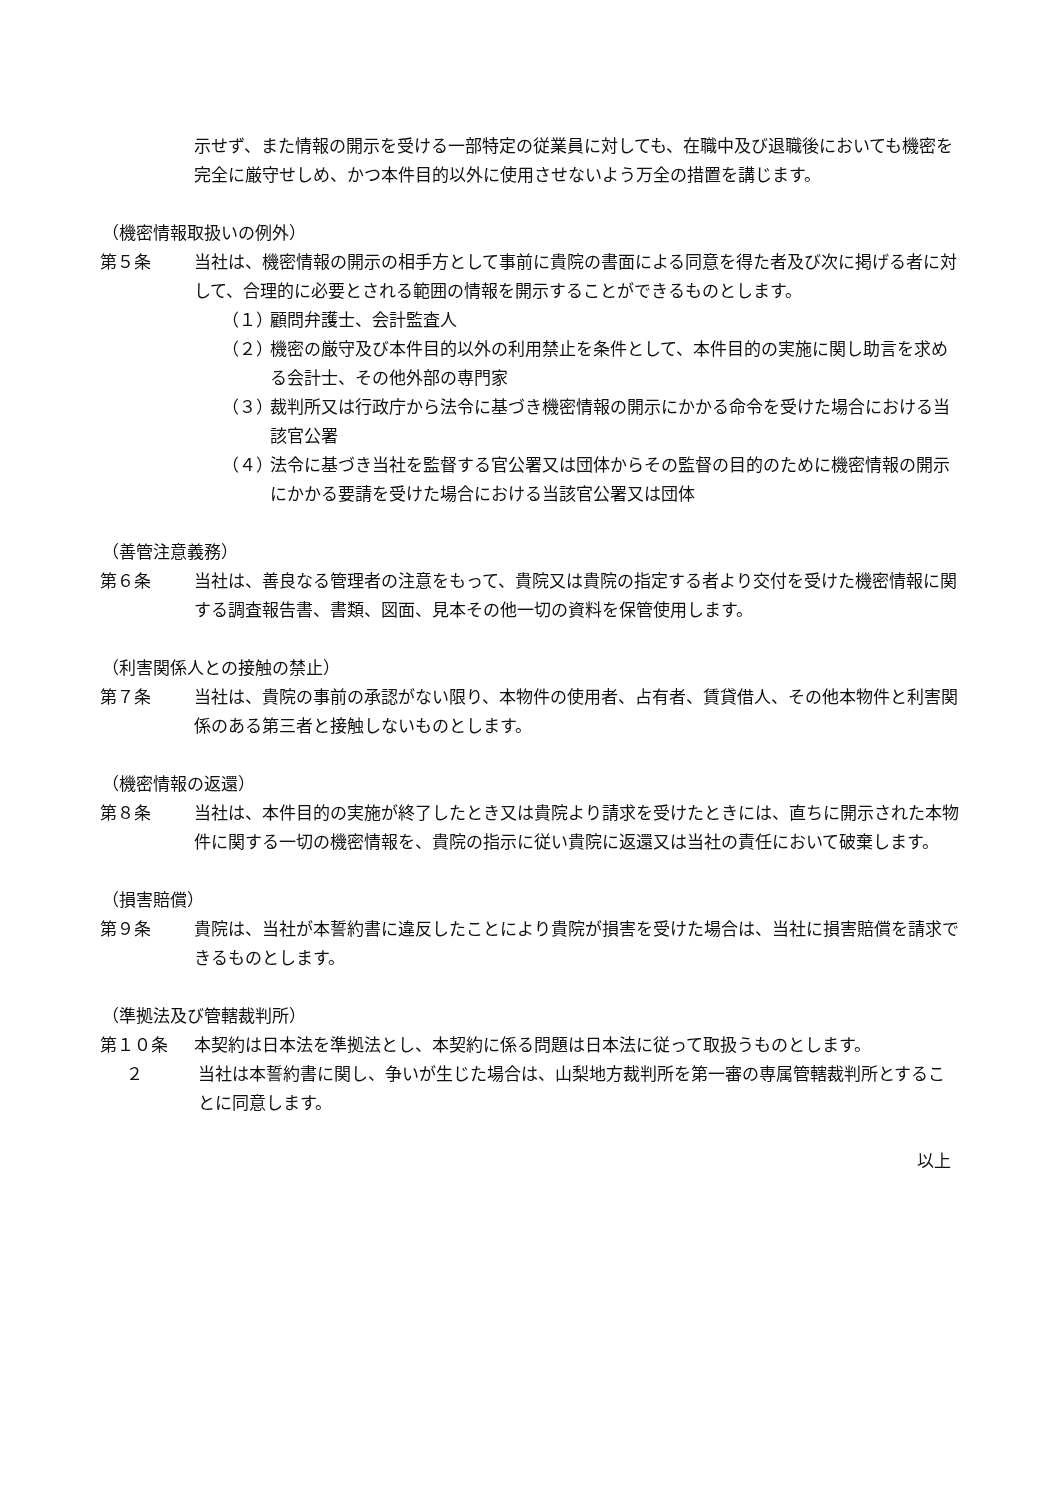示せず、また情報の開示を受ける一部特定の従業員に対しても、在職中及び退職後においても機密を完全に厳守せしめ、かつ本件目的以外に使用させないよう万全の措置を講じます。
（機密情報取扱いの例外）
第５条 当社は、機密情報の開示の相手方として事前に貴院の書面による同意を得た者及び次に掲げる者に対して、合理的に必要とされる範囲の情報を開示することができるものとします。
（１）
顧問弁護士、会計監査人
（２）
機密の厳守及び本件目的以外の利用禁止を条件として、本件目的の実施に関し助言を求める会計士、その他外部の専門家
（３）
裁判所又は行政庁から法令に基づき機密情報の開示にかかる命令を受けた場合における当該官公署
（４）
法令に基づき当社を監督する官公署又は団体からその監督の目的のために機密情報の開示にかかる要請を受けた場合における当該官公署又は団体
（善管注意義務）
第６条 当社は、善良なる管理者の注意をもって、貴院又は貴院の指定する者より交付を受けた機密情報に関する調査報告書、書類、図面、見本その他一切の資料を保管使用します。
（利害関係人との接触の禁止）
第７条 当社は、貴院の事前の承認がない限り、本物件の使用者、占有者、賃貸借人、その他本物件と利害関係のある第三者と接触しないものとします。
（機密情報の返還）
第８条 当社は、本件目的の実施が終了したとき又は貴院より請求を受けたときには、直ちに開示された本物件に関する一切の機密情報を、貴院の指示に従い貴院に返還又は当社の責任において破棄します。
（損害賠償）
第９条 貴院は、当社が本誓約書に違反したことにより貴院が損害を受けた場合は、当社に損害賠償を請求できるものとします。
（準拠法及び管轄裁判所）
第１０条 本契約は日本法を準拠法とし、本契約に係る問題は日本法に従って取扱うものとします。
２ 当社は本誓約書に関し、争いが生じた場合は、山梨地方裁判所を第一審の専属管轄裁判所とすることに同意します。
以上